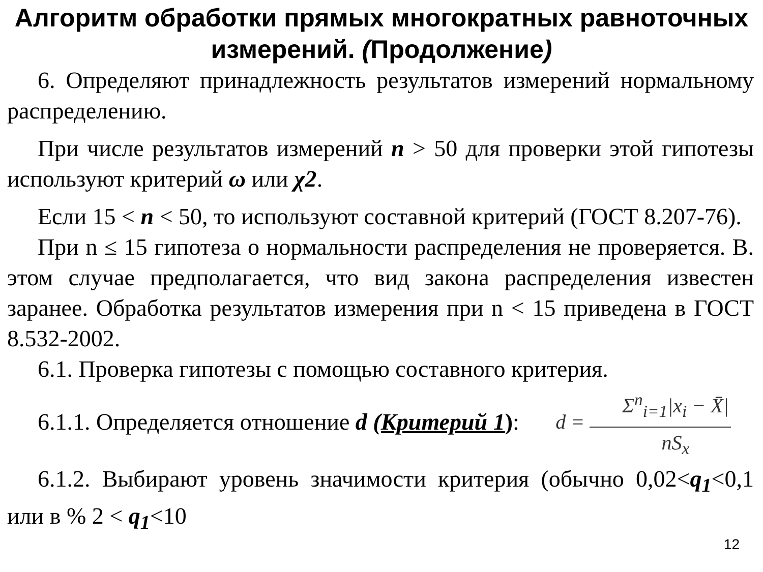Алгоритм обработки прямых многократных равноточных измерений. (Продолжение)
6. Определяют принадлежность результатов измерений нормальному распределению.
При числе результатов измерений n > 50 для проверки этой гипотезы используют критерий ω или χ2.
Если 15 < n < 50, то используют составной критерий (ГОСТ 8.207-76).
При n ≤ 15 гипотеза о нормальности распределения не проверяется. В. этом случае предполагается, что вид закона распределения известен заранее. Обработка результатов измерения при n < 15 приведена в ГОСТ 8.532-2002.
6.1. Проверка гипотезы с помощью составного критерия.
6.1.1. Определяется отношение d (Критерий 1): d = Σ<sup>n</sup><sub>i=1</sub>|x<sub>i</sub> − X̄| nS<sub>x</sub>
6.1.2. Выбирают уровень значимости критерия (обычно 0,02<q<sub>1</sub><0,1 или в % 2 < q<sub>1</sub><10
12